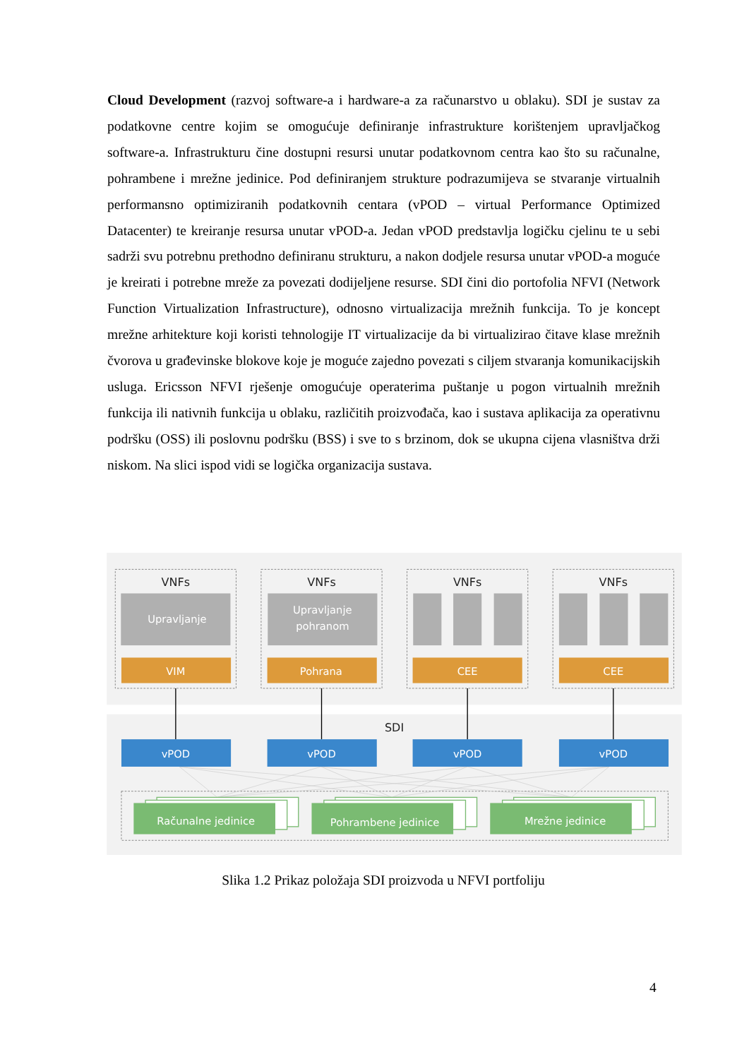Cloud Development (razvoj software-a i hardware-a za računarstvo u oblaku). SDI je sustav za podatkovne centre kojim se omogućuje definiranje infrastrukture korištenjem upravljačkog software-a. Infrastrukturu čine dostupni resursi unutar podatkovnom centra kao što su računalne, pohrambene i mrežne jedinice. Pod definiranjem strukture podrazumijeva se stvaranje virtualnih performansno optimiziranih podatkovnih centara (vPOD – virtual Performance Optimized Datacenter) te kreiranje resursa unutar vPOD-a. Jedan vPOD predstavlja logičku cjelinu te u sebi sadrži svu potrebnu prethodno definiranu strukturu, a nakon dodjele resursa unutar vPOD-a moguće je kreirati i potrebne mreže za povezati dodijeljene resurse. SDI čini dio portofolia NFVI (Network Function Virtualization Infrastructure), odnosno virtualizacija mrežnih funkcija. To je koncept mrežne arhitekture koji koristi tehnologije IT virtualizacije da bi virtualizirao čitave klase mrežnih čvorova u građevinske blokove koje je moguće zajedno povezati s ciljem stvaranja komunikacijskih usluga. Ericsson NFVI rješenje omogućuje operaterima puštanje u pogon virtualnih mrežnih funkcija ili nativnih funkcija u oblaku, različitih proizvođača, kao i sustava aplikacija za operativnu podršku (OSS) ili poslovnu podršku (BSS) i sve to s brzinom, dok se ukupna cijena vlasništva drži niskom. Na slici ispod vidi se logička organizacija sustava.
VNFs
VNFs
VNFs
VNFs
SDI
Upravljanje
Upravljanje
pohranom
VIM
Pohrana
CEE
CEE
vPOD
vPOD
vPOD
vPOD
Računalne jedinice
Pohrambene jedinice
Mrežne jedinice
Slika 1.2 Prikaz položaja SDI proizvoda u NFVI portfoliju
4